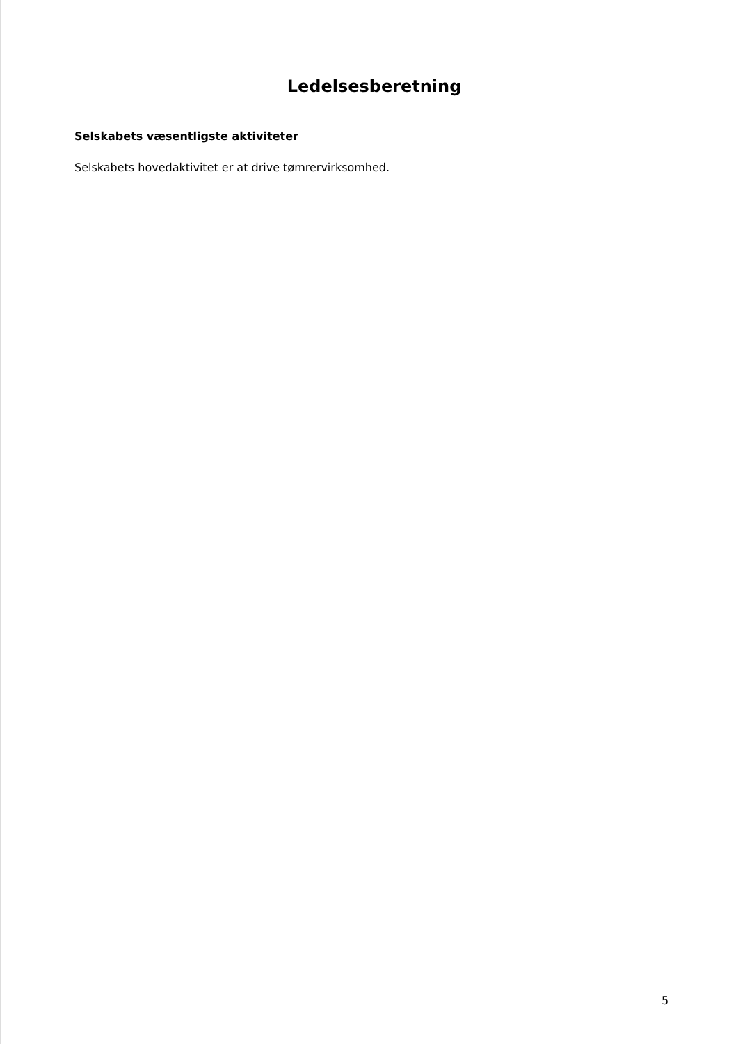Ledelsesberetning
Selskabets væsentligste aktiviteter
Selskabets hovedaktivitet er at drive tømrervirksomhed.
5